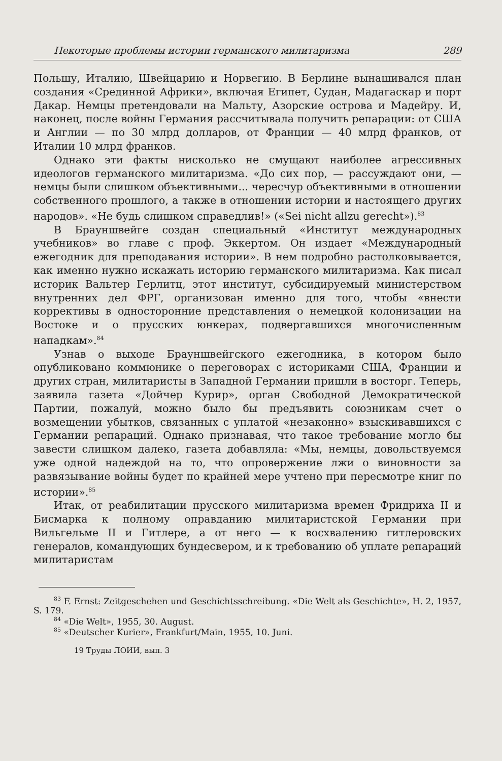Некоторые проблемы истории германского милитаризма 289
Польшу, Италию, Швейцарию и Норвегию. В Берлине вынашивался план создания «Срединной Африки», включая Египет, Судан, Мадагаскар и порт Дакар. Немцы претендовали на Мальту, Азорские острова и Мадейру. И, наконец, после войны Германия рассчитывала получить репарации: от США и Англии — по 30 млрд долларов, от Франции — 40 млрд франков, от Италии 10 млрд франков.
Однако эти факты нисколько не смущают наиболее агрессивных идеологов германского милитаризма. «До сих пор, — рассуждают они, — немцы были слишком объективными... чересчур объективными в отношении собственного прошлого, а также в отношении истории и настоящего других народов». «Не будь слишком справедлив!» («Sei nicht allzu gerecht»).<sup>83</sup>
В Брауншвейге создан специальный «Институт международных учебников» во главе с проф. Эккертом. Он издает «Международный ежегодник для преподавания истории». В нем подробно растолковывается, как именно нужно искажать историю германского милитаризма. Как писал историк Вальтер Герлитц, этот институт, субсидируемый министерством внутренних дел ФРГ, организован именно для того, чтобы «внести коррективы в односторонние представления о немецкой колонизации на Востоке и о прусских юнкерах, подвергавшихся многочисленным нападкам».<sup>84</sup>
Узнав о выходе Брауншвейгского ежегодника, в котором было опубликовано коммюнике о переговорах с историками США, Франции и других стран, милитаристы в Западной Германии пришли в восторг. Теперь, заявила газета «Дойчер Курир», орган Свободной Демократической Партии, пожалуй, можно было бы предъявить союзникам счет о возмещении убытков, связанных с уплатой «незаконно» взыскивавшихся с Германии репараций. Однако признавая, что такое требование могло бы завести слишком далеко, газета добавляла: «Мы, немцы, довольствуемся уже одной надеждой на то, что опровержение лжи о виновности за развязывание войны будет по крайней мере учтено при пересмотре книг по истории».<sup>85</sup>
Итак, от реабилитации прусского милитаризма времен Фридриха II и Бисмарка к полному оправданию милитаристской Германии при Вильгельме II и Гитлере, а от него — к восхвалению гитлеровских генералов, командующих бундесвером, и к требованию об уплате репараций милитаристам
<sup>83</sup> F. Ernst: Zeitgeschehen und Geschichtsschreibung. «Die Welt als Geschichte», H. 2, 1957, S. 179.
<sup>84</sup> «Die Welt», 1955, 30. August.
<sup>85</sup> «Deutscher Kurier», Frankfurt/Main, 1955, 10. Juni.
19 Труды ЛОИИ, вып. 3